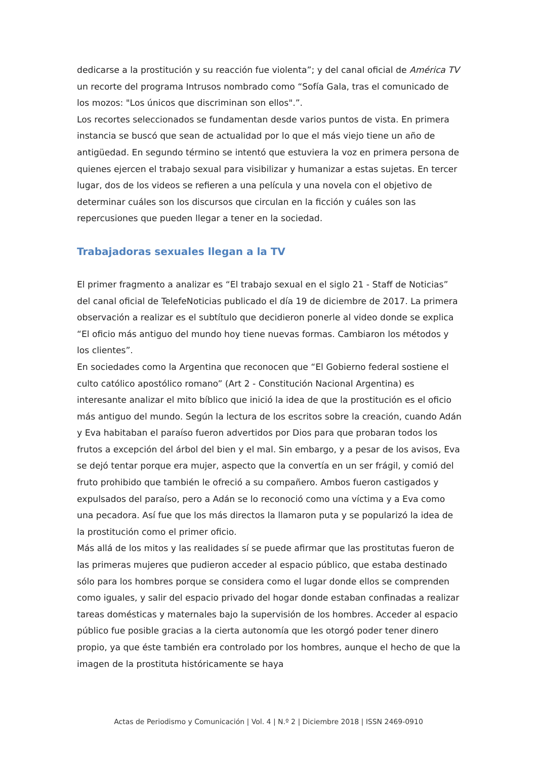dedicarse a la prostitución y su reacción fue violenta”; y del canal oficial de América TV un recorte del programa Intrusos nombrado como “Sofía Gala, tras el comunicado de los mozos: "Los únicos que discriminan son ellos".”.
Los recortes seleccionados se fundamentan desde varios puntos de vista. En primera instancia se buscó que sean de actualidad por lo que el más viejo tiene un año de antigüedad. En segundo término se intentó que estuviera la voz en primera persona de quienes ejercen el trabajo sexual para visibilizar y humanizar a estas sujetas. En tercer lugar, dos de los videos se refieren a una película y una novela con el objetivo de determinar cuáles son los discursos que circulan en la ficción y cuáles son las repercusiones que pueden llegar a tener en la sociedad.
Trabajadoras sexuales llegan a la TV
El primer fragmento a analizar es “El trabajo sexual en el siglo 21 - Staff de Noticias” del canal oficial de TelefeNoticias publicado el día 19 de diciembre de 2017. La primera observación a realizar es el subtítulo que decidieron ponerle al video donde se explica “El oficio más antiguo del mundo hoy tiene nuevas formas. Cambiaron los métodos y los clientes”.
En sociedades como la Argentina que reconocen que “El Gobierno federal sostiene el culto católico apostólico romano” (Art 2 - Constitución Nacional Argentina) es interesante analizar el mito bíblico que inició la idea de que la prostitución es el oficio más antiguo del mundo. Según la lectura de los escritos sobre la creación, cuando Adán y Eva habitaban el paraíso fueron advertidos por Dios para que probaran todos los frutos a excepción del árbol del bien y el mal. Sin embargo, y a pesar de los avisos, Eva se dejó tentar porque era mujer, aspecto que la convertía en un ser frágil, y comió del fruto prohibido que también le ofreció a su compañero. Ambos fueron castigados y expulsados del paraíso, pero a Adán se lo reconoció como una víctima y a Eva como una pecadora. Así fue que los más directos la llamaron puta y se popularizó la idea de la prostitución como el primer oficio.
Más allá de los mitos y las realidades sí se puede afirmar que las prostitutas fueron de las primeras mujeres que pudieron acceder al espacio público, que estaba destinado sólo para los hombres porque se considera como el lugar donde ellos se comprenden como iguales, y salir del espacio privado del hogar donde estaban confinadas a realizar tareas domésticas y maternales bajo la supervisión de los hombres. Acceder al espacio público fue posible gracias a la cierta autonomía que les otorgó poder tener dinero propio, ya que éste también era controlado por los hombres, aunque el hecho de que la imagen de la prostituta históricamente se haya
Actas de Periodismo y Comunicación | Vol. 4 | N.º 2 | Diciembre 2018 | ISSN 2469-0910